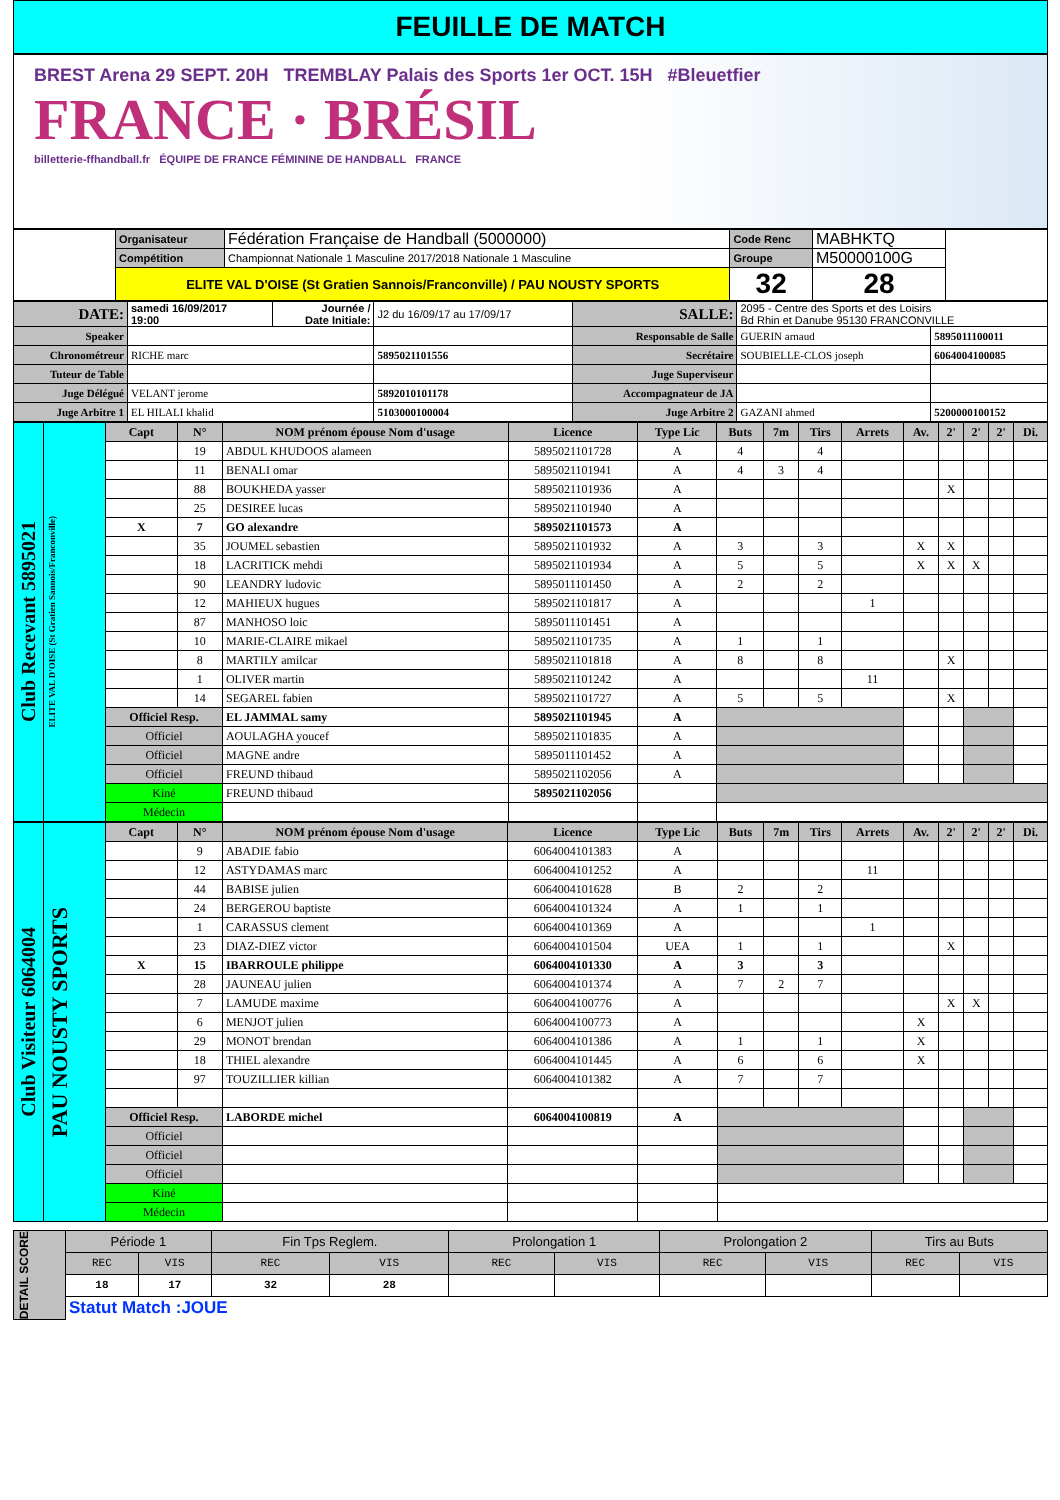FEUILLE DE MATCH
BREST Arena 29 SEPT. 20H TREMBLAY Palais des Sports 1er OCT. 15H #Bleuetfier
FRANCE · BRÉSIL
billetterie-ffhandball.fr ÉQUIPE DE FRANCE FÉMININE DE HANDBALL FRANCE
| | Organisateur | Fédération Française de Handball (5000000) | Code Renc | MABHKTQ | |
| | Compétition | Championnat Nationale 1 Masculine 2017/2018 Nationale 1 Masculine | Groupe | M50000100G | |
| | ELITE VAL D'OISE (St Gratien Sannois/Franconville) / PAU NOUSTY SPORTS | | 32 | 28 | |
| DATE: | samedi 16/09/2017 19:00 | Journée / Date Initiale: | J2 du 16/09/17 au 17/09/17 | SALLE: | 2095 - Centre des Sports et des Loisirs Bd Rhin et Danube 95130 FRANCONVILLE | |
| Speaker | | | | Responsable de Salle | GUERIN arnaud | 5895011100011 |
| Chronométreur | RICHE marc | | 5895021101556 | Secrétaire | SOUBIELLE-CLOS joseph | 6064004100085 |
| Tuteur de Table | | | | Juge Superviseur | | |
| Juge Délégué | VELANT jerome | | 5892010101178 | Accompagnateur de JA | | |
| Juge Arbitre 1 | EL HILALI khalid | | 5103000100004 | Juge Arbitre 2 | GAZANI ahmed | 5200000100152 |
| Club Recevant 5895021 | ELITE VAL D'OISE (St Gratien Sannois/Franconville) | Capt | N° | NOM prénom épouse Nom d'usage | Licence | Type Lic | Buts | 7m | Tirs | Arrets | Av. | 2' | 2' | 2' | Di. |
| | | | 19 | ABDUL KHUDOOS alameen | 5895021101728 | A | 4 | | 4 | | | | | | |
| | | | 11 | BENALI omar | 5895021101941 | A | 4 | 3 | 4 | | | | | | |
| | | | 88 | BOUKHEDA yasser | 5895021101936 | A | | | | | | X | | | |
| | | | 25 | DESIREE lucas | 5895021101940 | A | | | | | | | | | |
| | | X | 7 | GO alexandre | 5895021101573 | A | | | | | | | | | |
| | | | 35 | JOUMEL sebastien | 5895021101932 | A | 3 | | 3 | | X | X | | | |
| | | | 18 | LACRITICK mehdi | 5895021101934 | A | 5 | | 5 | | X | X | X | | |
| | | | 90 | LEANDRY ludovic | 5895011101450 | A | 2 | | 2 | | | | | | |
| | | | 12 | MAHIEUX hugues | 5895021101817 | A | | | | 1 | | | | | |
| | | | 87 | MANHOSO loic | 5895011101451 | A | | | | | | | | | |
| | | | 10 | MARIE-CLAIRE mikael | 5895021101735 | A | 1 | | 1 | | | | | | |
| | | | 8 | MARTILY amilcar | 5895021101818 | A | 8 | | 8 | | | X | | | |
| | | | 1 | OLIVER martin | 5895021101242 | A | | | | 11 | | | | | |
| | | | 14 | SEGAREL fabien | 5895021101727 | A | 5 | | 5 | | | X | | | |
| | | Officiel Resp. | | EL JAMMAL samy | 5895021101945 | A | | | | | | | | | |
| | | Officiel | | AOULAGHA youcef | 5895021101835 | A | | | | | | | | | |
| | | Officiel | | MAGNE andre | 5895011101452 | A | | | | | | | | | |
| | | Officiel | | FREUND thibaud | 5895021102056 | A | | | | | | | | | |
| | | Kiné | | FREUND thibaud | 5895021102056 | | | | | | | | | | |
| | | Médecin | | | | | | | | | | | | | |
| Club Visiteur 6064004 | PAU NOUSTY SPORTS | Capt | N° | NOM prénom épouse Nom d'usage | Licence | Type Lic | Buts | 7m | Tirs | Arrets | Av. | 2' | 2' | 2' | Di. |
| | | | 9 | ABADIE fabio | 6064004101383 | A | | | | | | | | | |
| | | | 12 | ASTYDAMAS marc | 6064004101252 | A | | | | 11 | | | | | |
| | | | 44 | BABISE julien | 6064004101628 | B | 2 | | 2 | | | | | | |
| | | | 24 | BERGEROU baptiste | 6064004101324 | A | 1 | | 1 | | | | | | |
| | | | 1 | CARASSUS clement | 6064004101369 | A | | | | 1 | | | | | |
| | | | 23 | DIAZ-DIEZ victor | 6064004101504 | UEA | 1 | | 1 | | | X | | | |
| | | X | 15 | IBARROULE philippe | 6064004101330 | A | 3 | | 3 | | | | | | |
| | | | 28 | JAUNEAU julien | 6064004101374 | A | 7 | 2 | 7 | | | | | | |
| | | | 7 | LAMUDE maxime | 6064004100776 | A | | | | | | X | X | | |
| | | | 6 | MENJOT julien | 6064004100773 | A | | | | | X | | | | |
| | | | 29 | MONOT brendan | 6064004101386 | A | 1 | | 1 | | X | | | | |
| | | | 18 | THIEL alexandre | 6064004101445 | A | 6 | | 6 | | X | | | | |
| | | | 97 | TOUZILLIER killian | 6064004101382 | A | 7 | | 7 | | | | | | |
| | | Officiel Resp. | | LABORDE michel | 6064004100819 | A | | | | | | | | | |
| | | Officiel | | | | | | | | | | | | | |
| | | Officiel | | | | | | | | | | | | | |
| | | Officiel | | | | | | | | | | | | | |
| | | Kiné | | | | | | | | | | | | | |
| | | Médecin | | | | | | | | | | | | | |
| DETAIL SCORE | Période 1 | | Fin Tps Reglem. | | Prolongation 1 | | Prolongation 2 | | Tirs au Buts | |
| | REC | VIS | REC | VIS | REC | VIS | REC | VIS | REC | VIS |
| | 18 | 17 | 32 | 28 | | | | | | |
| | Statut Match :JOUE | | | | | | | | | |